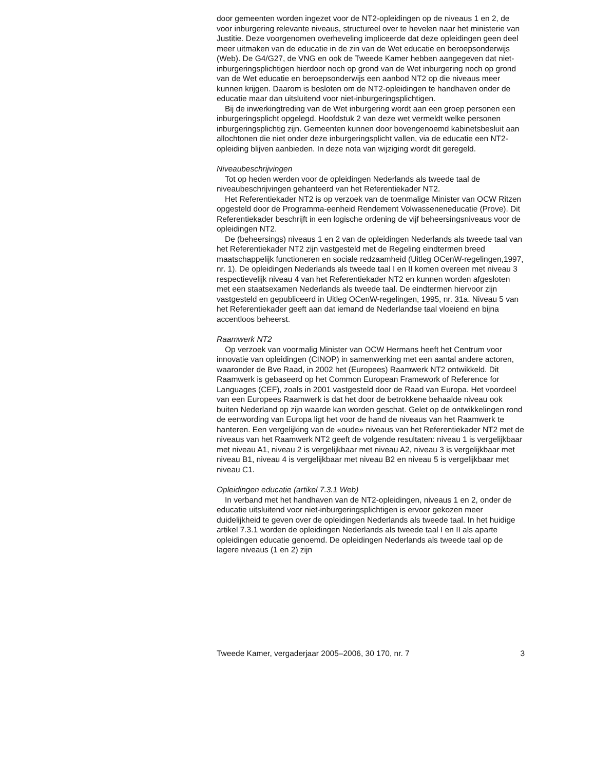door gemeenten worden ingezet voor de NT2-opleidingen op de niveaus 1 en 2, de voor inburgering relevante niveaus, structureel over te hevelen naar het ministerie van Justitie. Deze voorgenomen overheveling impliceerde dat deze opleidingen geen deel meer uitmaken van de educatie in de zin van de Wet educatie en beroepsonderwijs (Web). De G4/G27, de VNG en ook de Tweede Kamer hebben aangegeven dat niet-inburgeringsplichtigen hierdoor noch op grond van de Wet inburgering noch op grond van de Wet educatie en beroepsonderwijs een aanbod NT2 op die niveaus meer kunnen krijgen. Daarom is besloten om de NT2-opleidingen te handhaven onder de educatie maar dan uitsluitend voor niet-inburgeringsplichtigen.
Bij de inwerkingtreding van de Wet inburgering wordt aan een groep personen een inburgeringsplicht opgelegd. Hoofdstuk 2 van deze wet vermeldt welke personen inburgeringsplichtig zijn. Gemeenten kunnen door bovengenoemd kabinetsbesluit aan allochtonen die niet onder deze inburgeringsplicht vallen, via de educatie een NT2-opleiding blijven aanbieden. In deze nota van wijziging wordt dit geregeld.
Niveaubeschrijvingen
Tot op heden werden voor de opleidingen Nederlands als tweede taal de niveaubeschrijvingen gehanteerd van het Referentiekader NT2.
Het Referentiekader NT2 is op verzoek van de toenmalige Minister van OCW Ritzen opgesteld door de Programma-eenheid Rendement Volwasseneneducatie (Prove). Dit Referentiekader beschrijft in een logische ordening de vijf beheersingsniveaus voor de opleidingen NT2.
De (beheersings) niveaus 1 en 2 van de opleidingen Nederlands als tweede taal van het Referentiekader NT2 zijn vastgesteld met de Regeling eindtermen breed maatschappelijk functioneren en sociale redzaamheid (Uitleg OCenW-regelingen,1997, nr. 1). De opleidingen Nederlands als tweede taal I en II komen overeen met niveau 3 respectievelijk niveau 4 van het Referentiekader NT2 en kunnen worden afgesloten met een staatsexamen Nederlands als tweede taal. De eindtermen hiervoor zijn vastgesteld en gepubliceerd in Uitleg OCenW-regelingen, 1995, nr. 31a. Niveau 5 van het Referentiekader geeft aan dat iemand de Nederlandse taal vloeiend en bijna accentloos beheerst.
Raamwerk NT2
Op verzoek van voormalig Minister van OCW Hermans heeft het Centrum voor innovatie van opleidingen (CINOP) in samenwerking met een aantal andere actoren, waaronder de Bve Raad, in 2002 het (Europees) Raamwerk NT2 ontwikkeld. Dit Raamwerk is gebaseerd op het Common European Framework of Reference for Languages (CEF), zoals in 2001 vastgesteld door de Raad van Europa. Het voordeel van een Europees Raamwerk is dat het door de betrokkene behaalde niveau ook buiten Nederland op zijn waarde kan worden geschat. Gelet op de ontwikkelingen rond de eenwording van Europa ligt het voor de hand de niveaus van het Raamwerk te hanteren. Een vergelijking van de «oude» niveaus van het Referentiekader NT2 met de niveaus van het Raamwerk NT2 geeft de volgende resultaten: niveau 1 is vergelijkbaar met niveau A1, niveau 2 is vergelijkbaar met niveau A2, niveau 3 is vergelijkbaar met niveau B1, niveau 4 is vergelijkbaar met niveau B2 en niveau 5 is vergelijkbaar met niveau C1.
Opleidingen educatie (artikel 7.3.1 Web)
In verband met het handhaven van de NT2-opleidingen, niveaus 1 en 2, onder de educatie uitsluitend voor niet-inburgeringsplichtigen is ervoor gekozen meer duidelijkheid te geven over de opleidingen Nederlands als tweede taal. In het huidige artikel 7.3.1 worden de opleidingen Nederlands als tweede taal I en II als aparte opleidingen educatie genoemd. De opleidingen Nederlands als tweede taal op de lagere niveaus (1 en 2) zijn
Tweede Kamer, vergaderjaar 2005–2006, 30 170, nr. 7 3